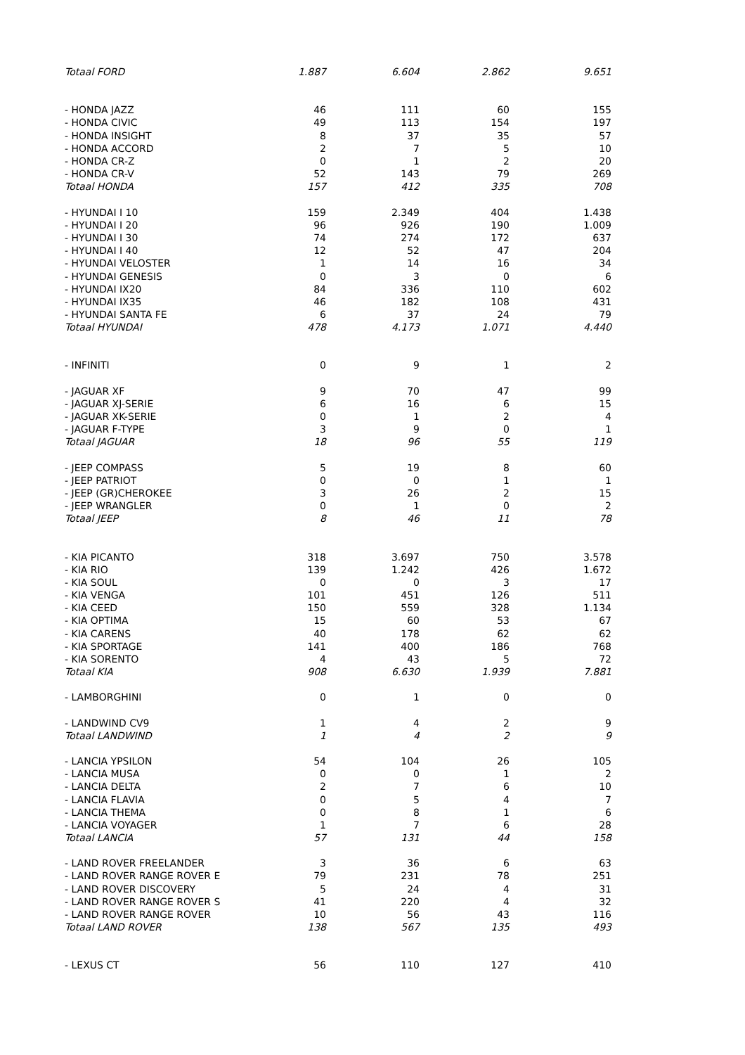| Totaal FORD | 1.887 | 6.604 | 2.862 | 9.651 |
| - HONDA JAZZ | 46 | 111 | 60 | 155 |
| - HONDA CIVIC | 49 | 113 | 154 | 197 |
| - HONDA INSIGHT | 8 | 37 | 35 | 57 |
| - HONDA ACCORD | 2 | 7 | 5 | 10 |
| - HONDA CR-Z | 0 | 1 | 2 | 20 |
| - HONDA CR-V | 52 | 143 | 79 | 269 |
| Totaal HONDA | 157 | 412 | 335 | 708 |
| - HYUNDAI I 10 | 159 | 2.349 | 404 | 1.438 |
| - HYUNDAI I 20 | 96 | 926 | 190 | 1.009 |
| - HYUNDAI I 30 | 74 | 274 | 172 | 637 |
| - HYUNDAI I 40 | 12 | 52 | 47 | 204 |
| - HYUNDAI VELOSTER | 1 | 14 | 16 | 34 |
| - HYUNDAI GENESIS | 0 | 3 | 0 | 6 |
| - HYUNDAI IX20 | 84 | 336 | 110 | 602 |
| - HYUNDAI IX35 | 46 | 182 | 108 | 431 |
| - HYUNDAI SANTA FE | 6 | 37 | 24 | 79 |
| Totaal HYUNDAI | 478 | 4.173 | 1.071 | 4.440 |
| - INFINITI | 0 | 9 | 1 | 2 |
| - JAGUAR XF | 9 | 70 | 47 | 99 |
| - JAGUAR XJ-SERIE | 6 | 16 | 6 | 15 |
| - JAGUAR XK-SERIE | 0 | 1 | 2 | 4 |
| - JAGUAR F-TYPE | 3 | 9 | 0 | 1 |
| Totaal JAGUAR | 18 | 96 | 55 | 119 |
| - JEEP COMPASS | 5 | 19 | 8 | 60 |
| - JEEP PATRIOT | 0 | 0 | 1 | 1 |
| - JEEP (GR)CHEROKEE | 3 | 26 | 2 | 15 |
| - JEEP WRANGLER | 0 | 1 | 0 | 2 |
| Totaal JEEP | 8 | 46 | 11 | 78 |
| - KIA PICANTO | 318 | 3.697 | 750 | 3.578 |
| - KIA RIO | 139 | 1.242 | 426 | 1.672 |
| - KIA SOUL | 0 | 0 | 3 | 17 |
| - KIA VENGA | 101 | 451 | 126 | 511 |
| - KIA CEED | 150 | 559 | 328 | 1.134 |
| - KIA OPTIMA | 15 | 60 | 53 | 67 |
| - KIA CARENS | 40 | 178 | 62 | 62 |
| - KIA SPORTAGE | 141 | 400 | 186 | 768 |
| - KIA SORENTO | 4 | 43 | 5 | 72 |
| Totaal KIA | 908 | 6.630 | 1.939 | 7.881 |
| - LAMBORGHINI | 0 | 1 | 0 | 0 |
| - LANDWIND CV9 | 1 | 4 | 2 | 9 |
| Totaal LANDWIND | 1 | 4 | 2 | 9 |
| - LANCIA YPSILON | 54 | 104 | 26 | 105 |
| - LANCIA MUSA | 0 | 0 | 1 | 2 |
| - LANCIA DELTA | 2 | 7 | 6 | 10 |
| - LANCIA FLAVIA | 0 | 5 | 4 | 7 |
| - LANCIA THEMA | 0 | 8 | 1 | 6 |
| - LANCIA VOYAGER | 1 | 7 | 6 | 28 |
| Totaal LANCIA | 57 | 131 | 44 | 158 |
| - LAND ROVER FREELANDER | 3 | 36 | 6 | 63 |
| - LAND ROVER RANGE ROVER E | 79 | 231 | 78 | 251 |
| - LAND ROVER DISCOVERY | 5 | 24 | 4 | 31 |
| - LAND ROVER RANGE ROVER S | 41 | 220 | 4 | 32 |
| - LAND ROVER RANGE ROVER | 10 | 56 | 43 | 116 |
| Totaal LAND ROVER | 138 | 567 | 135 | 493 |
| - LEXUS CT | 56 | 110 | 127 | 410 |